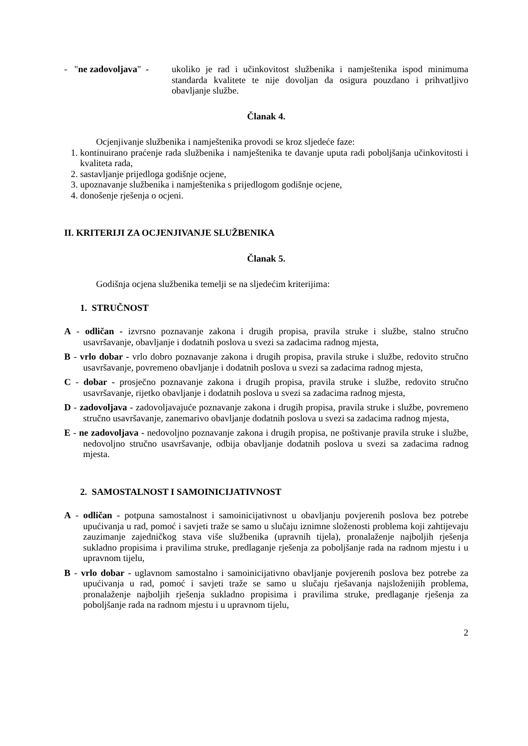- "ne zadovoljava" -
ukoliko je rad i učinkovitost službenika i namještenika ispod minimuma standarda kvalitete te nije dovoljan da osigura pouzdano i prihvatljivo obavljanje službe.
Članak 4.
Ocjenjivanje službenika i namještenika provodi se kroz sljedeće faze:
1. kontinuirano praćenje rada službenika i namještenika te davanje uputa radi poboljšanja učinkovitosti i kvaliteta rada,
2. sastavljanje prijedloga godišnje ocjene,
3. upoznavanje službenika i namještenika s prijedlogom godišnje ocjene,
4. donošenje rješenja o ocjeni.
II. KRITERIJI ZA OCJENJIVANJE SLUŽBENIKA
Članak 5.
Godišnja ocjena službenika temelji se na sljedećim kriterijima:
1. STRUČNOST
A - odličan - izvrsno poznavanje zakona i drugih propisa, pravila struke i službe, stalno stručno usavršavanje, obavljanje i dodatnih poslova u svezi sa zadacima radnog mjesta,
B - vrlo dobar - vrlo dobro poznavanje zakona i drugih propisa, pravila struke i službe, redovito stručno usavršavanje, povremeno obavljanje i dodatnih poslova u svezi sa zadacima radnog mjesta,
C - dobar - prosječno poznavanje zakona i drugih propisa, pravila struke i službe, redovito stručno usavršavanje, rijetko obavljanje i dodatnih poslova u svezi sa zadacima radnog mjesta,
D - zadovoljava - zadovoljavajuće poznavanje zakona i drugih propisa, pravila struke i službe, povremeno stručno usavršavanje, zanemarivo obavljanje dodatnih poslova u svezi sa zadacima radnog mjesta,
E - ne zadovoljava - nedovoljno poznavanje zakona i drugih propisa, ne poštivanje pravila struke i službe, nedovoljno stručno usavršavanje, odbija obavljanje dodatnih poslova u svezi sa zadacima radnog mjesta.
2. SAMOSTALNOST I SAMOINICIJATIVNOST
A - odličan - potpuna samostalnost i samoinicijativnost u obavljanju povjerenih poslova bez potrebe upućivanja u rad, pomoć i savjeti traže se samo u slučaju iznimne složenosti problema koji zahtijevaju zauzimanje zajedničkog stava više službenika (upravnih tijela), pronalaženje najboljih rješenja sukladno propisima i pravilima struke, predlaganje rješenja za poboljšanje rada na radnom mjestu i u upravnom tijelu,
B - vrlo dobar - uglavnom samostalno i samoinicijativno obavljanje povjerenih poslova bez potrebe za upućivanja u rad, pomoć i savjeti traže se samo u slučaju rješavanja najsloženijih problema, pronalaženje najboljih rješenja sukladno propisima i pravilima struke, predlaganje rješenja za poboljšanje rada na radnom mjestu i u upravnom tijelu,
2